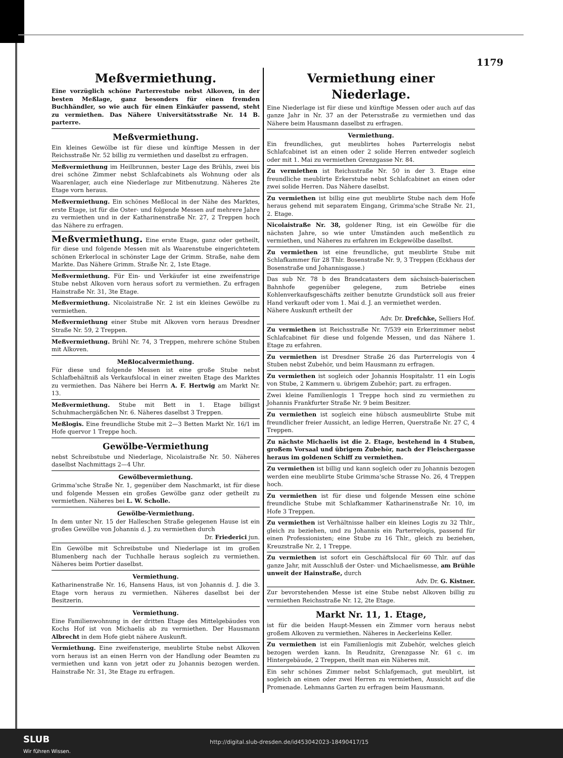1179
Meßvermiethung.
Eine vorzüglich schöne Parterrestube nebst Alkoven, in der besten Meßlage, ganz besonders für einen fremden Buchhändler, so wie auch für einen Einkäufer passend, steht zu vermiethen. Das Nähere Universitätsstraße Nr. 14 B. parterre.
Meßvermiethung.
Ein kleines Gewölbe ist für diese und künftige Messen in der Reichsstraße Nr. 52 billig zu vermiethen und daselbst zu erfragen.
Meßvermiethung im Heilbrunnen, bester Lage des Brühls, zwei bis drei schöne Zimmer nebst Schlafcabinets als Wohnung oder als Waarenlager, auch eine Niederlage zur Mitbenutzung. Näheres 2te Etage vorn heraus.
Meßvermiethung. Ein schönes Meßlocal in der Nähe des Marktes, erste Etage, ist für die Oster- und folgende Messen auf mehrere Jahre zu vermiethen und in der Katharinenstraße Nr. 27, 2 Treppen hoch das Nähere zu erfragen.
Meßvermiethung. Eine erste Etage, ganz oder getheilt, für diese und folgende Messen mit als Waarenstube eingerichtetem schönen Erkerlocal in schönster Lage der Grimm. Straße, nahe dem Markte. Das Nähere Grimm. Straße Nr. 2, 1ste Etage.
Meßvermiethung. Für Ein- und Verkäufer ist eine zweifenstrige Stube nebst Alkoven vorn heraus sofort zu vermiethen. Zu erfragen Hainstraße Nr. 31, 3te Etage.
Meßvermiethung. Nicolaistraße Nr. 2 ist ein kleines Gewölbe zu vermiethen.
Meßvermiethung einer Stube mit Alkoven vorn heraus Dresdner Straße Nr. 59, 2 Treppen.
Meßvermiethung. Brühl Nr. 74, 3 Treppen, mehrere schöne Stuben mit Alkoven.
Meßlocalvermiethung.
Für diese und folgende Messen ist eine große Stube nebst Schlafbehältniß als Verkaufslocal in einer zweiten Etage des Marktes zu vermiethen. Das Nähere bei Herrn A. F. Hertwig am Markt Nr. 13.
Meßvermiethung. Stube mit Bett in 1. Etage billigst Schuhmachergäßchen Nr. 6. Näheres daselbst 3 Treppen.
Meßlogis. Eine freundliche Stube mit 2—3 Betten Markt Nr. 16/1 im Hofe quervor 1 Treppe hoch.
Gewölbe-Vermiethung
nebst Schreibstube und Niederlage, Nicolaistraße Nr. 50. Näheres daselbst Nachmittags 2—4 Uhr.
Gewölbevermiethung.
Grimma'sche Straße Nr. 1, gegenüber dem Naschmarkt, ist für diese und folgende Messen ein großes Gewölbe ganz oder getheilt zu vermiethen. Näheres bei L. W. Scholle.
Gewölbe-Vermiethung.
In dem unter Nr. 15 der Halleschen Straße gelegenen Hause ist ein großes Gewölbe von Johannis d. J. zu vermiethen durch
Dr. Friederici jun.
Ein Gewölbe mit Schreibstube und Niederlage ist im großen Blumenberg nach der Tuchhalle heraus sogleich zu vermiethen. Näheres beim Portier daselbst.
Vermiethung.
Katharinenstraße Nr. 16, Hansens Haus, ist von Johannis d. J. die 3. Etage vorn heraus zu vermiethen. Näheres daselbst bei der Besitzerin.
Vermiethung.
Eine Familienwohnung in der dritten Etage des Mittelgebäudes von Kochs Hof ist von Michaelis ab zu vermiethen. Der Hausmann Albrecht in dem Hofe giebt nähere Auskunft.
Vermiethung. Eine zweifensterige, meublirte Stube nebst Alkoven vorn heraus ist an einen Herrn von der Handlung oder Beamten zu vermiethen und kann von jetzt oder zu Johannis bezogen werden. Hainstraße Nr. 31, 3te Etage zu erfragen.
Vermiethung einer Niederlage.
Eine Niederlage ist für diese und künftige Messen oder auch auf das ganze Jahr in Nr. 37 an der Petersstraße zu vermiethen und das Nähere beim Hausmann daselbst zu erfragen.
Vermiethung.
Ein freundliches, gut meublirtes hohes Parterrelogis nebst Schlafcabinet ist an einen oder 2 solide Herren entweder sogleich oder mit 1. Mai zu vermiethen Grenzgasse Nr. 84.
Zu vermiethen ist Reichsstraße Nr. 50 in der 3. Etage eine freundliche meublirte Erkerstube nebst Schlafcabinet an einen oder zwei solide Herren. Das Nähere daselbst.
Zu vermiethen ist billig eine gut meublirte Stube nach dem Hofe heraus gehend mit separatem Eingang, Grimma'sche Straße Nr. 21, 2. Etage.
Nicolaistraße Nr. 38, goldener Ring, ist ein Gewölbe für die nächsten Jahre, so wie unter Umständen auch meßentlich zu vermiethen, und Näheres zu erfahren im Eckgewölbe daselbst.
Zu vermiethen ist eine freundliche, gut meublirte Stube mit Schlafkammer für 28 Thlr. Bosenstraße Nr. 9, 3 Treppen (Eckhaus der Bosenstraße und Johannisgasse.)
Das sub Nr. 78 b des Brandcatasters dem sächsisch-baierischen Bahnhofe gegenüber gelegene, zum Betriebe eines Kohlenverkaufsgeschäfts zeither benutzte Grundstück soll aus freier Hand verkauft oder vom 1. Mai d. J. an vermiethet werden.
Nähere Auskunft ertheilt der
Adv. Dr. Drefchke, Selliers Hof.
Zu vermiethen ist Reichsstraße Nr. 7/539 ein Erkerzimmer nebst Schlafcabinet für diese und folgende Messen, und das Nähere 1. Etage zu erfahren.
Zu vermiethen ist Dresdner Straße 26 das Parterrelogis von 4 Stuben nebst Zubehör, und beim Hausmann zu erfragen.
Zu vermiethen ist sogleich oder Johannis Hospitalstr. 11 ein Logis von Stube, 2 Kammern u. übrigem Zubehör; part. zu erfragen.
Zwei kleine Familienlogis 1 Treppe hoch sind zu vermiethen zu Johannis Frankfurter Straße Nr. 9 beim Besitzer.
Zu vermiethen ist sogleich eine hübsch ausmeublirte Stube mit freundlicher freier Aussicht, an ledige Herren, Querstraße Nr. 27 C, 4 Treppen.
Zu nächste Michaelis ist die 2. Etage, bestehend in 4 Stuben, großem Vorsaal und übrigem Zubehör, nach der Fleischergasse heraus im goldenen Schiff zu vermiethen.
Zu vermiethen ist billig und kann sogleich oder zu Johannis bezogen werden eine meublirte Stube Grimma'sche Strasse No. 26, 4 Treppen hoch.
Zu vermiethen ist für diese und folgende Messen eine schöne freundliche Stube mit Schlafkammer Katharinenstraße Nr. 10, im Hofe 3 Treppen.
Zu vermiethen ist Verhältnisse halber ein kleines Logis zu 32 Thlr., gleich zu beziehen, und zu Johannis ein Parterrelogis, passend für einen Professionisten; eine Stube zu 16 Thlr., gleich zu beziehen, Kreuzstraße Nr. 2, 1 Treppe.
Zu vermiethen ist sofort ein Geschäftslocal für 60 Thlr. auf das ganze Jahr, mit Ausschluß der Oster- und Michaelismesse, am Brühle unweit der Hainstraße, durch
Adv. Dr. G. Kistner.
Zur bevorstehenden Messe ist eine Stube nebst Alkoven billig zu vermiethen Reichsstraße Nr. 12, 2te Etage.
Markt Nr. 11, 1. Etage,
ist für die beiden Haupt-Messen ein Zimmer vorn heraus nebst großem Alkoven zu vermiethen. Näheres in Aeckerleins Keller.
Zu vermiethen ist ein Familienlogis mit Zubehör, welches gleich bezogen werden kann. In Reudnitz, Grenzgasse Nr. 61 c. im Hintergebäude, 2 Treppen, theilt man ein Näheres mit.
Ein sehr schönes Zimmer nebst Schlafgemach, gut meublirt, ist sogleich an einen oder zwei Herren zu vermiethen, Aussicht auf die Promenade. Lehmanns Garten zu erfragen beim Hausmann.
SLUB
Wir führen Wissen.
http://digital.slub-dresden.de/id453042023-18490417/15